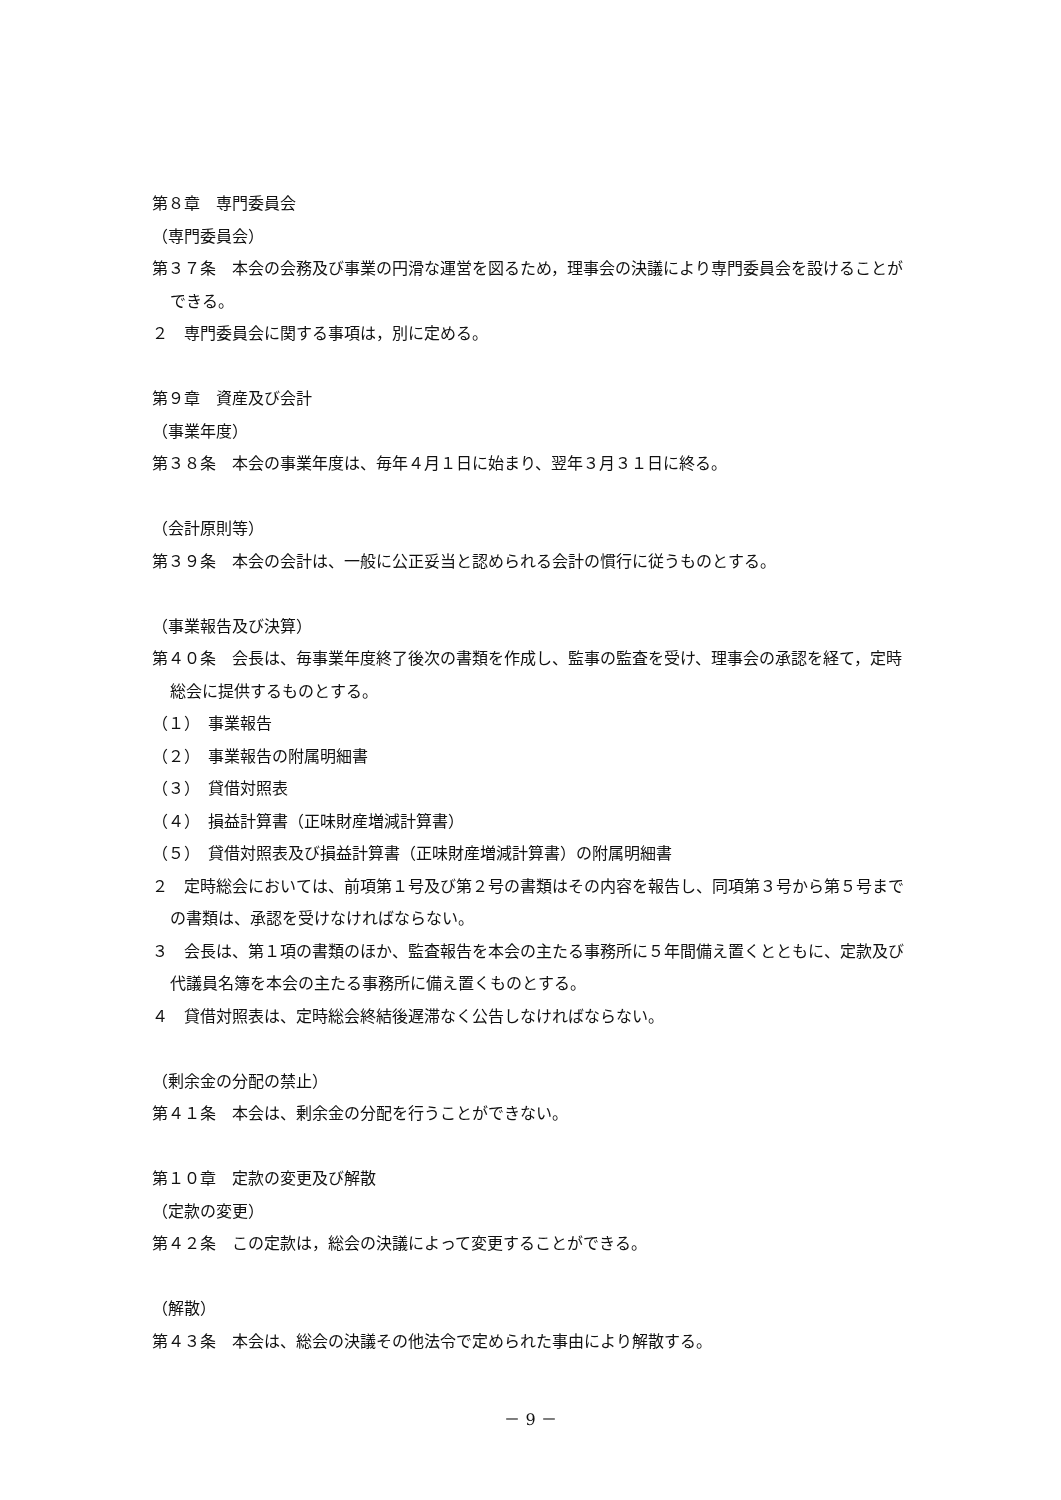第８章　専門委員会
（専門委員会）
第３７条　本会の会務及び事業の円滑な運営を図るため，理事会の決議により専門委員会を設けることができる。
２　専門委員会に関する事項は，別に定める。
第９章　資産及び会計
（事業年度）
第３８条　本会の事業年度は、毎年４月１日に始まり、翌年３月３１日に終る。
（会計原則等）
第３９条　本会の会計は、一般に公正妥当と認められる会計の慣行に従うものとする。
（事業報告及び決算）
第４０条　会長は、毎事業年度終了後次の書類を作成し、監事の監査を受け、理事会の承認を経て，定時総会に提供するものとする。
（１）　事業報告
（２）　事業報告の附属明細書
（３）　貸借対照表
（４）　損益計算書（正味財産増減計算書）
（５）　貸借対照表及び損益計算書（正味財産増減計算書）の附属明細書
２　定時総会においては、前項第１号及び第２号の書類はその内容を報告し、同項第３号から第５号までの書類は、承認を受けなければならない。
３　会長は、第１項の書類のほか、監査報告を本会の主たる事務所に５年間備え置くとともに、定款及び代議員名簿を本会の主たる事務所に備え置くものとする。
４　貸借対照表は、定時総会終結後遅滞なく公告しなければならない。
（剰余金の分配の禁止）
第４１条　本会は、剰余金の分配を行うことができない。
第１０章　定款の変更及び解散
（定款の変更）
第４２条　この定款は，総会の決議によって変更することができる。
（解散）
第４３条　本会は、総会の決議その他法令で定められた事由により解散する。
－ 9 －